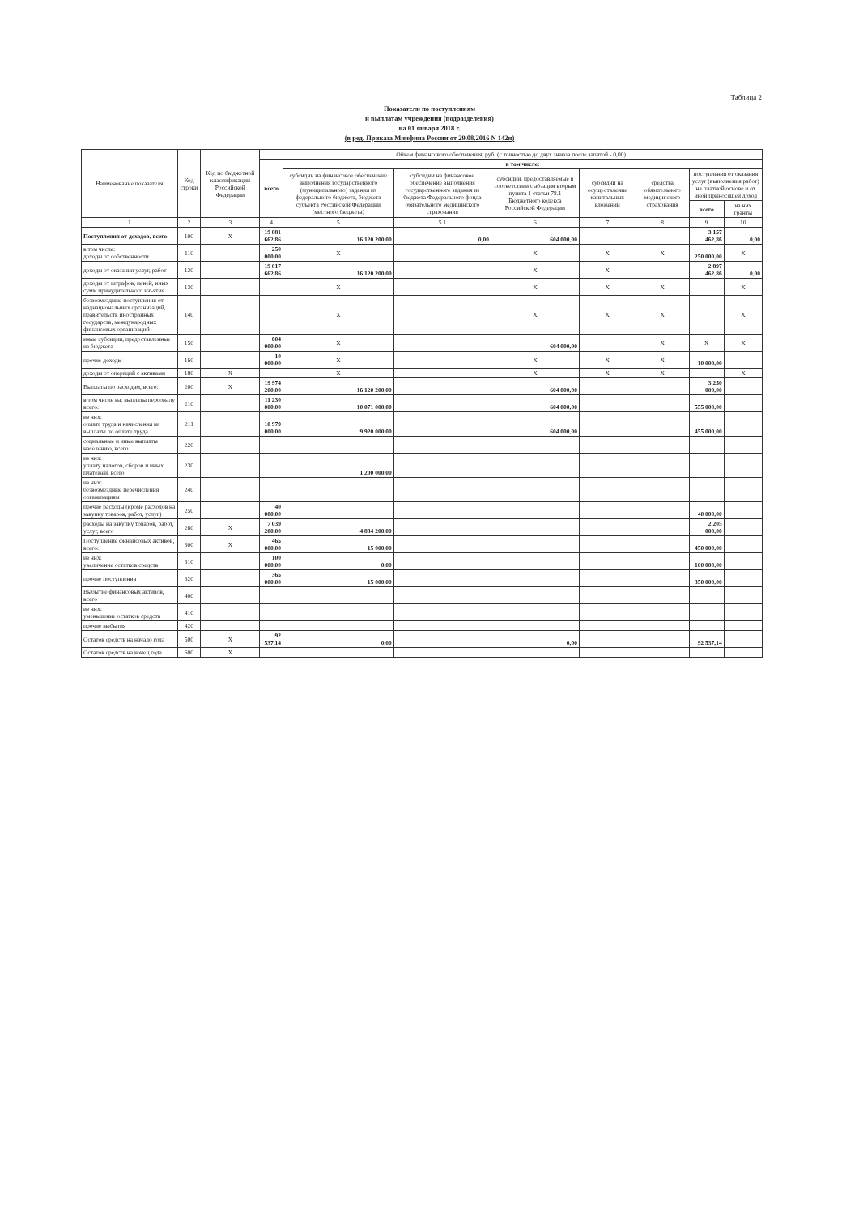Таблица 2
Показатели по поступлениям
и выплатам учреждения (подразделения)
на 01 января 2018 г.
(в ред. Приказа Минфина России от 29.08.2016 N 142н)
| Наименование показателя | Код строки | Код по бюджетной классификации Российской Федерации | Объем финансового обеспечения, руб. (с точностью до двух знаков после запятой - 0,00) | | | | | | | |
| --- | --- | --- | --- | --- | --- | --- | --- | --- | --- | --- |
| | | | всего | в том числе: | | | | | | |
| | | | | субсидии на финансовое обеспечение выполнения государственного (муниципального) задания из федерального бюджета, бюджета субъекта Российской Федерации (местного бюджета) | субсидии на финансовое обеспечение выполнения государственного задания из бюджета Федерального фонда обязательного медицинского страхования | субсидии, предоставляемые в соответствии с абзацем вторым пункта 1 статьи 78.1 Бюджетного кодекса Российской Федерации | субсидии на осуществление капитальных вложений | средства обязательного медицинского страхования | поступления от оказания услуг (выполнения работ) на платной основе и от иной приносящей доход | |
| | | | | | | | | | всего | из них гранты |
| 1 | 2 | 3 | 4 | 5 | 5.1 | 6 | 7 | 8 | 9 | 10 |
| Поступления от доходов, всего: | 100 | X | 19 881 662,86 | 16 120 200,00 | 0,00 | 604 000,00 | | | 3 157 462,86 | 0,00 |
| в том числе: доходы от собственности | 110 | | 250 000,00 | X | | X | X | X | 250 000,00 | X |
| доходы от оказания услуг, работ | 120 | | 19 017 662,86 | 16 120 200,00 | | X | X | | 2 897 462,86 | 0,00 |
| доходы от штрафов, пеней, иных сумм принудительного изъятия | 130 | | | X | | X | X | X | | X |
| безвозмездные поступления от наднациональных организаций, правительств иностранных государств, международных финансовых организаций | 140 | | | X | | X | X | X | | X |
| иные субсидии, предоставленные из бюджета | 150 | | 604 000,00 | X | | 604 000,00 | | X | X | X |
| прочие доходы | 160 | | 10 000,00 | X | | X | X | X | 10 000,00 | |
| доходы от операций с активами | 180 | X | | X | | X | X | X | | X |
| Выплаты по расходам, всего: | 200 | X | 19 974 200,00 | 16 120 200,00 | | 604 000,00 | | | 3 250 000,00 | |
| в том числе на: выплаты персоналу всего: | 210 | | 11 230 000,00 | 10 071 000,00 | | 604 000,00 | | | 555 000,00 | |
| из них: оплата труда и начисления на выплаты по оплате труда | 211 | | 10 979 000,00 | 9 920 000,00 | | 604 000,00 | | | 455 000,00 | |
| социальные и иные выплаты населению, всего | 220 | | | | | | | | | |
| из них: уплату налогов, сборов и иных платежей, всего | 230 | | | 1 200 000,00 | | | | | | |
| из них: безвозмездные перечисления организациям | 240 | | | | | | | | | |
| прочие расходы (кроме расходов на закупку товаров, работ, услуг) | 250 | | 40 000,00 | | | | | | 40 000,00 | |
| расходы на закупку товаров, работ, услуг, всего | 260 | X | 7 039 200,00 | 4 834 200,00 | | | | | 2 205 000,00 | |
| Поступление финансовых активов, всего: | 300 | X | 465 000,00 | 15 000,00 | | | | | 450 000,00 | |
| из них: увеличение остатков средств | 310 | | 100 000,00 | 0,00 | | | | | 100 000,00 | |
| прочие поступления | 320 | | 365 000,00 | 15 000,00 | | | | | 350 000,00 | |
| Выбытие финансовых активов, всего | 400 | | | | | | | | | |
| из них: уменьшение остатков средств | 410 | | | | | | | | | |
| прочие выбытия | 420 | | | | | | | | | |
| Остаток средств на начало года | 500 | X | 92 537,14 | 0,00 | | 0,00 | | | 92 537,14 | |
| Остаток средств на конец года | 600 | X | | | | | | | | |